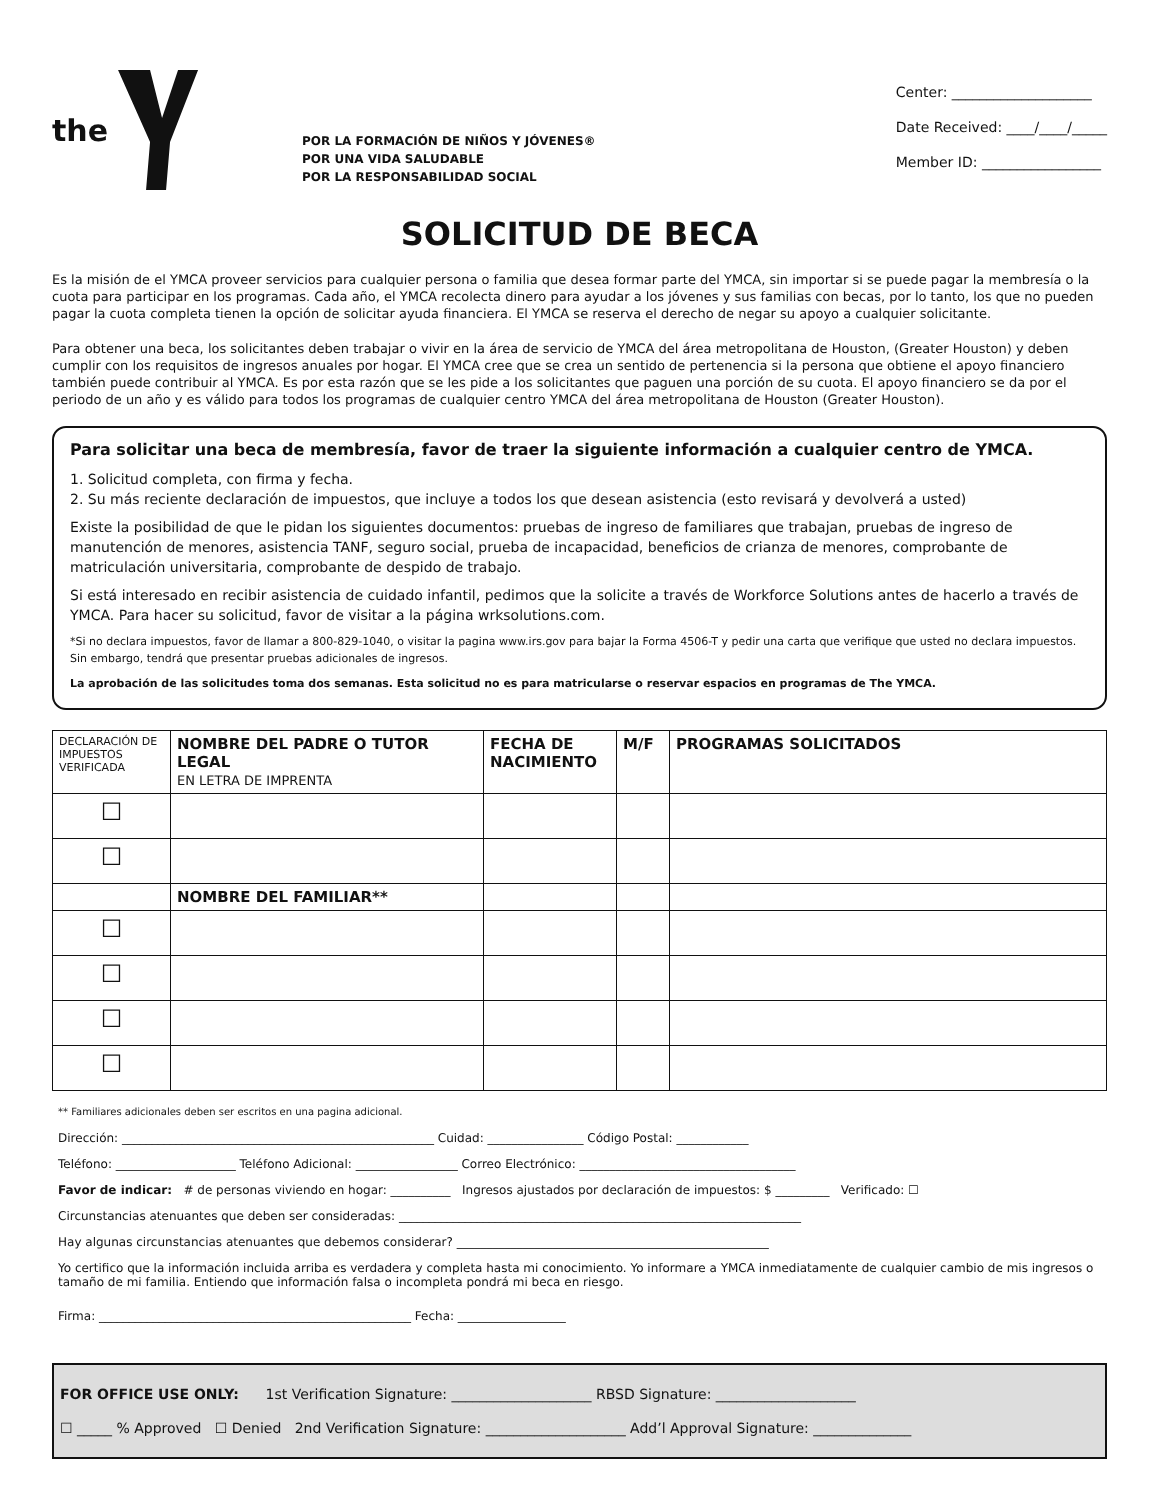the
POR LA FORMACIÓN DE NIÑOS Y JÓVENES®
POR UNA VIDA SALUDABLE
POR LA RESPONSABILIDAD SOCIAL
Center: ____________________
Date Received: ____/____/_____
Member ID: _________________
SOLICITUD DE BECA
Es la misión de el YMCA proveer servicios para cualquier persona o familia que desea formar parte del YMCA, sin importar si se puede pagar la membresía o la cuota para participar en los programas. Cada año, el YMCA recolecta dinero para ayudar a los jóvenes y sus familias con becas, por lo tanto, los que no pueden pagar la cuota completa tienen la opción de solicitar ayuda financiera. El YMCA se reserva el derecho de negar su apoyo a cualquier solicitante.
Para obtener una beca, los solicitantes deben trabajar o vivir en la área de servicio de YMCA del área metropolitana de Houston, (Greater Houston) y deben cumplir con los requisitos de ingresos anuales por hogar. El YMCA cree que se crea un sentido de pertenencia si la persona que obtiene el apoyo financiero también puede contribuir al YMCA. Es por esta razón que se les pide a los solicitantes que paguen una porción de su cuota. El apoyo financiero se da por el periodo de un año y es válido para todos los programas de cualquier centro YMCA del área metropolitana de Houston (Greater Houston).
Para solicitar una beca de membresía, favor de traer la siguiente información a cualquier centro de YMCA.
1. Solicitud completa, con firma y fecha.
2. Su más reciente declaración de impuestos, que incluye a todos los que desean asistencia (esto revisará y devolverá a usted)
Existe la posibilidad de que le pidan los siguientes documentos: pruebas de ingreso de familiares que trabajan, pruebas de ingreso de manutención de menores, asistencia TANF, seguro social, prueba de incapacidad, beneficios de crianza de menores, comprobante de matriculación universitaria, comprobante de despido de trabajo.
Si está interesado en recibir asistencia de cuidado infantil, pedimos que la solicite a través de Workforce Solutions antes de hacerlo a través de YMCA. Para hacer su solicitud, favor de visitar a la página wrksolutions.com.
*Si no declara impuestos, favor de llamar a 800-829-1040, o visitar la pagina www.irs.gov para bajar la Forma 4506-T y pedir una carta que verifique que usted no declara impuestos. Sin embargo, tendrá que presentar pruebas adicionales de ingresos.
La aprobación de las solicitudes toma dos semanas. Esta solicitud no es para matricularse o reservar espacios en programas de The YMCA.
| DECLARACIÓN DE IMPUESTOS VERIFICADA | NOMBRE DEL PADRE O TUTOR LEGAL EN LETRA DE IMPRENTA | FECHA DE NACIMIENTO | M/F | PROGRAMAS SOLICITADOS |
| --- | --- | --- | --- | --- |
| ☐ | | | | |
| ☐ | | | | |
| | NOMBRE DEL FAMILIAR** | | | |
| ☐ | | | | |
| ☐ | | | | |
| ☐ | | | | |
| ☐ | | | | |
** Familiares adicionales deben ser escritos en una pagina adicional.
Dirección: ____________________________________________________ Cuidad: ________________ Código Postal: ____________
Teléfono: ____________________ Teléfono Adicional: _________________ Correo Electrónico: ____________________________________
Favor de indicar: # de personas viviendo en hogar: __________ Ingresos ajustados por declaración de impuestos: $ _________ Verificado: ☐
Circunstancias atenuantes que deben ser consideradas: ___________________________________________________________________
Hay algunas circunstancias atenuantes que debemos considerar? ____________________________________________________
Yo certifico que la información incluida arriba es verdadera y completa hasta mi conocimiento. Yo informare a YMCA inmediatamente de cualquier cambio de mis ingresos o tamaño de mi familia. Entiendo que información falsa o incompleta pondrá mi beca en riesgo.
Firma: ____________________________________________________ Fecha: __________________
FOR OFFICE USE ONLY: 1st Verification Signature: ____________________ RBSD Signature: ____________________
☐ _____ % Approved ☐ Denied 2nd Verification Signature: ____________________ Add’l Approval Signature: ______________